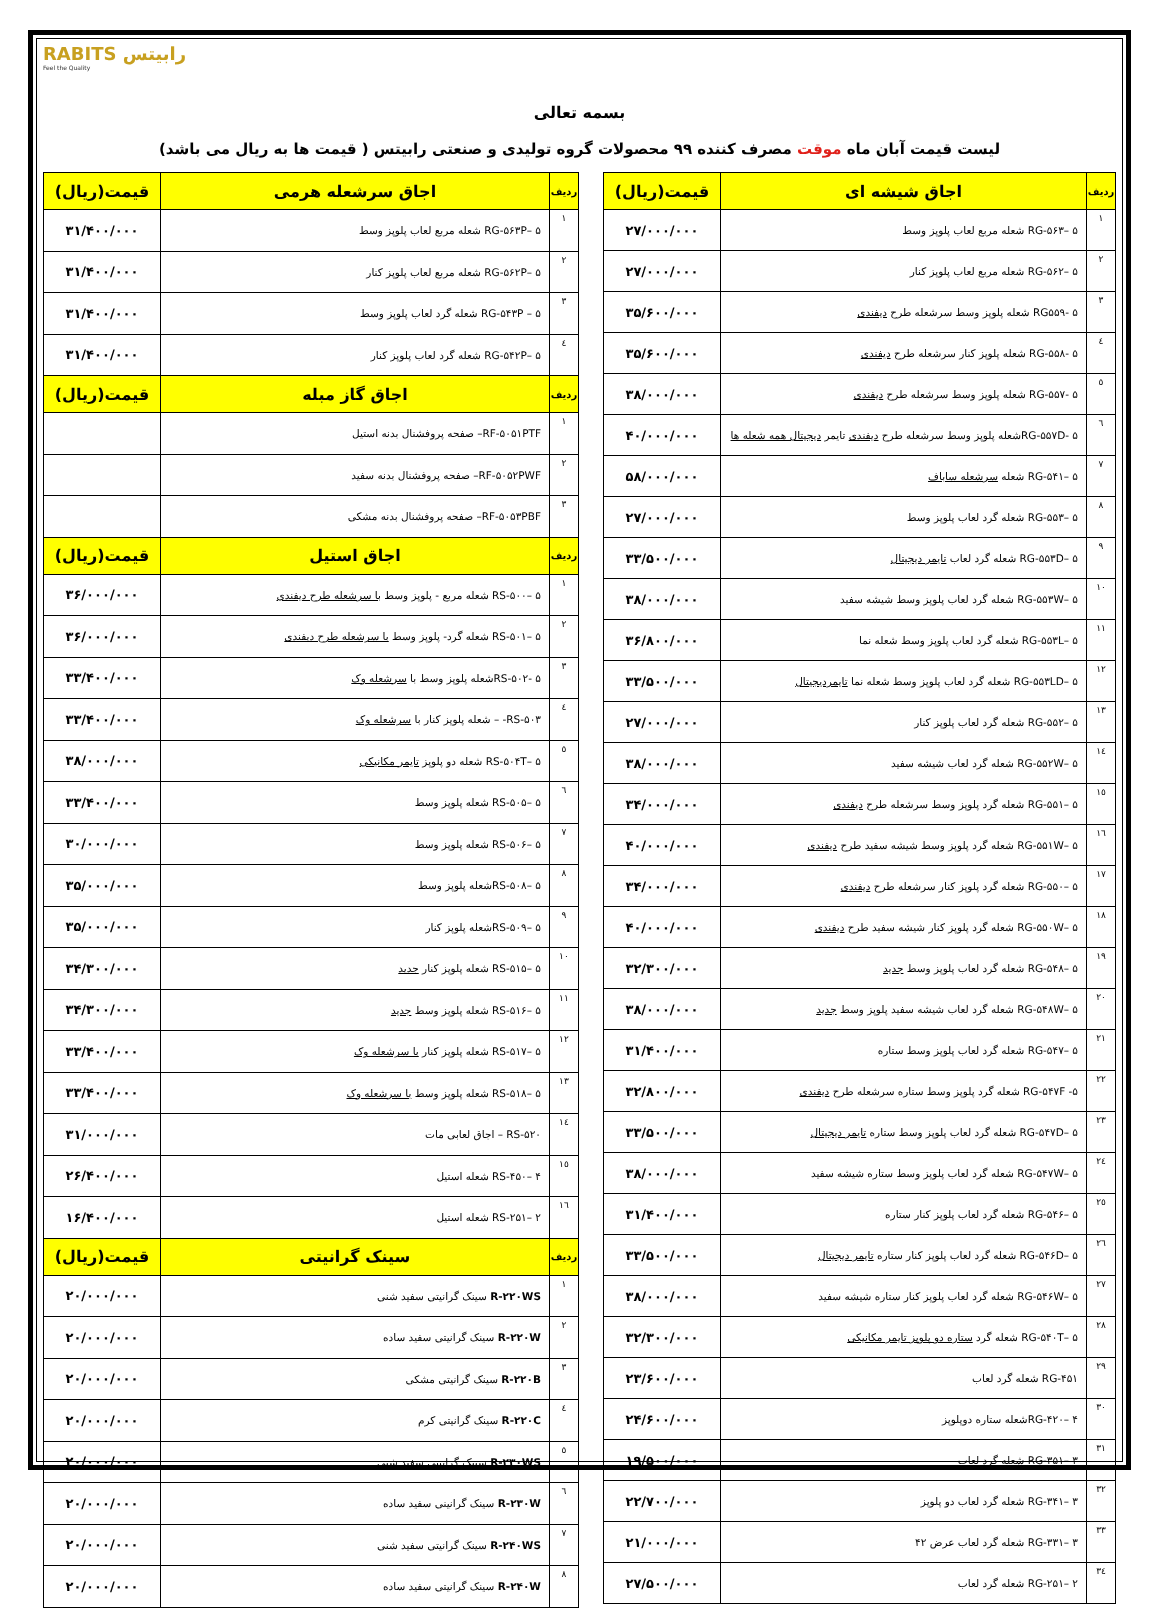RABITS رابیتس
Feel the Quality
بسمه تعالی
لیست قیمت آبان ماه موقت مصرف کننده ۹۹ محصولات گروه تولیدی و صنعتی رابیتس ( قیمت ها به ریال می باشد)
| ردیف | اجاق شیشه ای | قیمت(ریال) |
| --- | --- | --- |
| ۱ | RG-۵۶۳– ۵ شعله مربع لعاب پلوپز وسط | ۲۷/۰۰۰/۰۰۰ |
| ۲ | RG-۵۶۲– ۵ شعله مربع لعاب پلوپز کنار | ۲۷/۰۰۰/۰۰۰ |
| ۳ | RG۵۵۹- ۵ شعله پلوپز وسط سرشعله طرح دیفندی | ۳۵/۶۰۰/۰۰۰ |
| ٤ | RG-۵۵۸- ۵ شعله پلوپز کنار سرشعله طرح دیفندی | ۳۵/۶۰۰/۰۰۰ |
| ٥ | RG-۵۵۷- ۵ شعله پلوپز وسط سرشعله طرح دیفندی | ۳۸/۰۰۰/۰۰۰ |
| ٦ | RG-۵۵۷D- ۵شعله پلوپز وسط سرشعله طرح دیفندی تایمر دیجیتال همه شعله ها | ۴۰/۰۰۰/۰۰۰ |
| ۷ | RG-۵۴۱– ۵ شعله سرشعله ساباف | ۵۸/۰۰۰/۰۰۰ |
| ۸ | RG-۵۵۳– ۵ شعله گرد لعاب پلوپز وسط | ۲۷/۰۰۰/۰۰۰ |
| ۹ | RG-۵۵۳D– ۵ شعله گرد لعاب تایمر دیجیتال | ۳۳/۵۰۰/۰۰۰ |
| ۱۰ | RG-۵۵۳W– ۵ شعله گرد لعاب پلوپز وسط شیشه سفید | ۳۸/۰۰۰/۰۰۰ |
| ۱۱ | RG-۵۵۳L– ۵ شعله گرد لعاب پلوپز وسط شعله نما | ۳۶/۸۰۰/۰۰۰ |
| ۱۲ | RG-۵۵۳LD– ۵ شعله گرد لعاب پلوپز وسط شعله نما تایمردیجیتال | ۳۳/۵۰۰/۰۰۰ |
| ۱۳ | RG-۵۵۲– ۵ شعله گرد لعاب پلوپز کنار | ۲۷/۰۰۰/۰۰۰ |
| ۱٤ | RG-۵۵۲W– ۵ شعله گرد لعاب شیشه سفید | ۳۸/۰۰۰/۰۰۰ |
| ۱٥ | RG-۵۵۱– ۵ شعله گرد پلوپز وسط سرشعله طرح دیفندی | ۳۴/۰۰۰/۰۰۰ |
| ۱٦ | RG-۵۵۱W– ۵ شعله گرد پلوپز وسط شیشه سفید طرح دیفندی | ۴۰/۰۰۰/۰۰۰ |
| ۱۷ | RG-۵۵۰– ۵ شعله گرد پلوپز کنار سرشعله طرح دیفندی | ۳۴/۰۰۰/۰۰۰ |
| ۱۸ | RG-۵۵۰W– ۵ شعله گرد پلوپز کنار شیشه سفید طرح دیفندی | ۴۰/۰۰۰/۰۰۰ |
| ۱۹ | RG-۵۴۸– ۵ شعله گرد لعاب پلوپز وسط جدید | ۳۲/۳۰۰/۰۰۰ |
| ۲۰ | RG-۵۴۸W– ۵ شعله گرد لعاب شیشه سفید پلوپز وسط جدید | ۳۸/۰۰۰/۰۰۰ |
| ۲۱ | RG-۵۴۷– ۵ شعله گرد لعاب پلوپز وسط ستاره | ۳۱/۴۰۰/۰۰۰ |
| ۲۲ | RG-۵۴۷F -۵ شعله گرد پلوپز وسط ستاره سرشعله طرح دیفندی | ۳۲/۸۰۰/۰۰۰ |
| ۲۳ | RG-۵۴۷D– ۵ شعله گرد لعاب پلوپز وسط ستاره تایمر دیجیتال | ۳۳/۵۰۰/۰۰۰ |
| ۲٤ | RG-۵۴۷W– ۵ شعله گرد لعاب پلوپز وسط ستاره شیشه سفید | ۳۸/۰۰۰/۰۰۰ |
| ۲٥ | RG-۵۴۶– ۵ شعله گرد لعاب پلوپز کنار ستاره | ۳۱/۴۰۰/۰۰۰ |
| ۲٦ | RG-۵۴۶D– ۵ شعله گرد لعاب پلوپز کنار ستاره تایمر دیجیتال | ۳۳/۵۰۰/۰۰۰ |
| ۲۷ | RG-۵۴۶W– ۵ شعله گرد لعاب پلوپز کنار ستاره شیشه سفید | ۳۸/۰۰۰/۰۰۰ |
| ۲۸ | RG-۵۴۰T– ۵ شعله گرد ستاره دو پلوپز تایمر مکانیکی | ۳۲/۳۰۰/۰۰۰ |
| ۲۹ | RG-۴۵۱ شعله گرد لعاب | ۲۳/۶۰۰/۰۰۰ |
| ۳۰ | RG-۴۲۰– ۴شعله ستاره دوپلوپز | ۲۴/۶۰۰/۰۰۰ |
| ۳۱ | RG-۳۵۱– ۳ شعله گرد لعاب | ۱۹/۵۰۰/۰۰۰ |
| ۳۲ | RG-۳۴۱– ۳ شعله گرد لعاب دو پلوپز | ۲۲/۷۰۰/۰۰۰ |
| ۳۳ | RG-۳۳۱– ۳ شعله گرد لعاب عرض ۴۲ | ۲۱/۰۰۰/۰۰۰ |
| ۳٤ | RG-۲۵۱– ۲ شعله گرد لعاب | ۲۷/۵۰۰/۰۰۰ |
| ردیف | اجاق سرشعله هرمی | قیمت(ریال) |
| --- | --- | --- |
| ۱ | RG-۵۶۳P– ۵ شعله مربع لعاب پلوپز وسط | ۳۱/۴۰۰/۰۰۰ |
| ۲ | RG-۵۶۲P– ۵ شعله مربع لعاب پلوپز کنار | ۳۱/۴۰۰/۰۰۰ |
| ۳ | RG-۵۴۳P – ۵ شعله گرد لعاب پلوپز وسط | ۳۱/۴۰۰/۰۰۰ |
| ٤ | RG-۵۴۲P– ۵ شعله گرد لعاب پلوپز کنار | ۳۱/۴۰۰/۰۰۰ |
| ردیف | اجاق گاز مبله | قیمت(ریال) |
| ۱ | RF-۵۰۵۱PTF– صفحه پروفشنال بدنه استیل | |
| ۲ | RF-۵۰۵۲PWF– صفحه پروفشنال بدنه سفید | |
| ۳ | RF-۵۰۵۳PBF– صفحه پروفشنال بدنه مشکی | |
| ردیف | اجاق استیل | قیمت(ریال) |
| ۱ | RS-۵۰۰– ۵ شعله مربع - پلوپز وسط با سرشعله طرح دیفندی | ۳۶/۰۰۰/۰۰۰ |
| ۲ | RS-۵۰۱– ۵ شعله گرد- پلوپز وسط با سرشعله طرح دیفندی | ۳۶/۰۰۰/۰۰۰ |
| ۳ | RS-۵۰۲- ۵شعله پلوپز وسط با سرشعله وک | ۳۳/۴۰۰/۰۰۰ |
| ٤ | RS-۵۰۳- – شعله پلوپز کنار با سرشعله وک | ۳۳/۴۰۰/۰۰۰ |
| ٥ | RS-۵۰۴T– ۵ شعله دو پلوپز تایمر مکانیکی | ۳۸/۰۰۰/۰۰۰ |
| ٦ | RS-۵۰۵– ۵ شعله پلوپز وسط | ۳۳/۴۰۰/۰۰۰ |
| ۷ | RS-۵۰۶– ۵ شعله پلوپز وسط | ۳۰/۰۰۰/۰۰۰ |
| ۸ | RS-۵۰۸– ۵شعله پلوپز وسط | ۳۵/۰۰۰/۰۰۰ |
| ۹ | RS-۵۰۹– ۵شعله پلوپز کنار | ۳۵/۰۰۰/۰۰۰ |
| ۱۰ | RS-۵۱۵– ۵ شعله پلوپز کنار جدید | ۳۴/۳۰۰/۰۰۰ |
| ۱۱ | RS-۵۱۶– ۵ شعله پلوپز وسط جدید | ۳۴/۳۰۰/۰۰۰ |
| ۱۲ | RS-۵۱۷– ۵ شعله پلوپز کنار با سرشعله وک | ۳۳/۴۰۰/۰۰۰ |
| ۱۳ | RS-۵۱۸– ۵ شعله پلوپز وسط با سرشعله وک | ۳۳/۴۰۰/۰۰۰ |
| ۱٤ | RS-۵۲۰ – اجاق لعابی مات | ۳۱/۰۰۰/۰۰۰ |
| ۱٥ | RS-۴۵۰– ۴ شعله استیل | ۲۶/۴۰۰/۰۰۰ |
| ۱٦ | RS-۲۵۱– ۲ شعله استیل | ۱۶/۴۰۰/۰۰۰ |
| ردیف | سینک گرانیتی | قیمت(ریال) |
| ۱ | R-۲۲۰WS سینک گرانیتی سفید شنی | ۲۰/۰۰۰/۰۰۰ |
| ۲ | R-۲۲۰W سینک گرانیتی سفید ساده | ۲۰/۰۰۰/۰۰۰ |
| ۳ | R-۲۲۰B سینک گرانیتی مشکی | ۲۰/۰۰۰/۰۰۰ |
| ٤ | R-۲۲۰C سینک گرانیتی کرم | ۲۰/۰۰۰/۰۰۰ |
| ٥ | R-۲۳۰WS سینک گرانیتی سفید شنی | ۲۰/۰۰۰/۰۰۰ |
| ٦ | R-۲۳۰W سینک گرانینی سفید ساده | ۲۰/۰۰۰/۰۰۰ |
| ۷ | R-۲۴۰WS سینک گرانیتی سفید شنی | ۲۰/۰۰۰/۰۰۰ |
| ۸ | R-۲۴۰W سینک گرانیتی سفید ساده | ۲۰/۰۰۰/۰۰۰ |